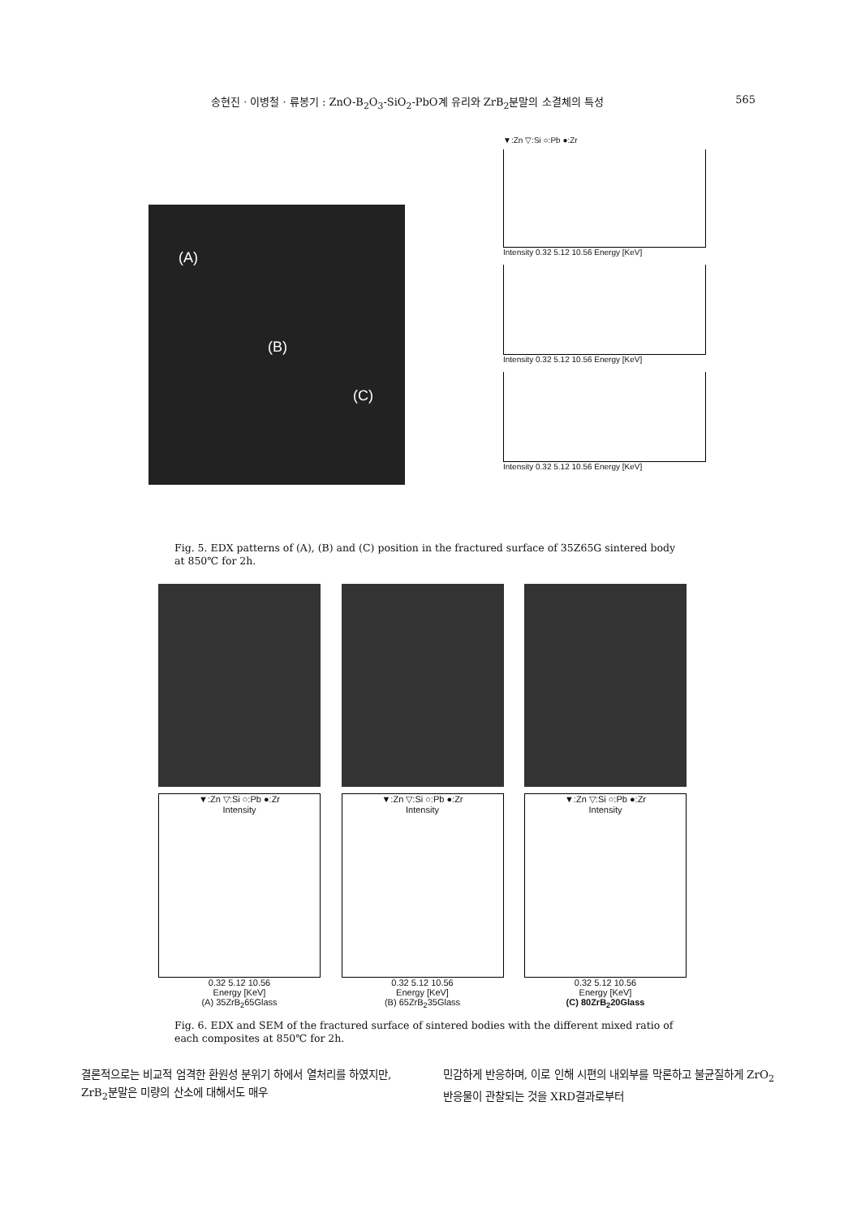송현진 · 이병철 · 류봉기 : ZnO-B<sub>2</sub>O<sub>3</sub>-SiO<sub>2</sub>-PbO계 유리와 ZrB<sub>2</sub>분말의 소결체의 특성 565
▼:Zn ▽:Si ○:Pb ●:Zr
Intensity 0.32 5.12 10.56 Energy [KeV]
Intensity 0.32 5.12 10.56 Energy [KeV]
Intensity 0.32 5.12 10.56 Energy [KeV]
(A)
(B)
(C)
Fig. 5. EDX patterns of (A), (B) and (C) position in the fractured surface of 35Z65G sintered body at 850℃ for 2h.
▼:Zn ▽:Si ○:Pb ●:Zr
Intensity
0.32 5.12 10.56
Energy [KeV]
(A) 35ZrB<sub>2</sub>65Glass
▼:Zn ▽:Si ○:Pb ●:Zr
Intensity
0.32 5.12 10.56
Energy [KeV]
(B) 65ZrB<sub>2</sub>35Glass
▼:Zn ▽:Si ○:Pb ●:Zr
Intensity
0.32 5.12 10.56
Energy [KeV]
(C) 80ZrB<sub>2</sub>20Glass
Fig. 6. EDX and SEM of the fractured surface of sintered bodies with the different mixed ratio of each composites at 850℃ for 2h.
결론적으로는 비교적 엄격한 환원성 분위기 하에서 열처리를 하였지만, ZrB<sub>2</sub>분말은 미량의 산소에 대해서도 매우
민감하게 반응하며, 이로 인해 시편의 내외부를 막론하고 불균질하게 ZrO<sub>2</sub>반응물이 관찰되는 것을 XRD결과로부터